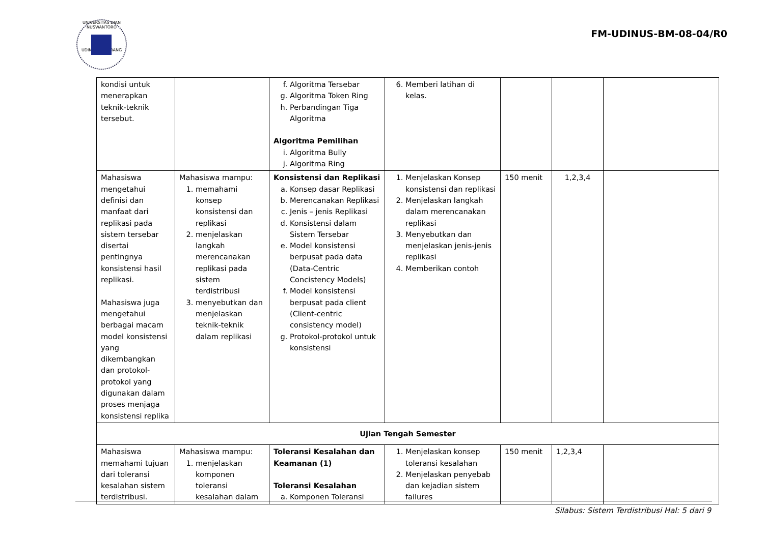UNIVERSITAS DIAN NUSWANTORO
UDINUS SEMARANG
FM-UDINUS-BM-08-04/R0
| kondisi untuk menerapkan teknik-teknik tersebut. | | f. Algoritma Tersebar g. Algoritma Token Ring h. Perbandingan Tiga Algoritma Algoritma Pemilihan i. Algoritma Bully j. Algoritma Ring | 6. Memberi latihan di kelas. | | | |
| Mahasiswa mengetahui definisi dan manfaat dari replikasi pada sistem tersebar disertai pentingnya konsistensi hasil replikasi. Mahasiswa juga mengetahui berbagai macam model konsistensi yang dikembangkan dan protokol-protokol yang digunakan dalam proses menjaga konsistensi replika | Mahasiswa mampu: 1. memahami konsep konsistensi dan replikasi 2. menjelaskan langkah merencanakan replikasi pada sistem terdistribusi 3. menyebutkan dan menjelaskan teknik-teknik dalam replikasi | Konsistensi dan Replikasi a. Konsep dasar Replikasi b. Merencanakan Replikasi c. Jenis – jenis Replikasi d. Konsistensi dalam Sistem Tersebar e. Model konsistensi berpusat pada data (Data-Centric Concistency Models) f. Model konsistensi berpusat pada client (Client-centric consistency model) g. Protokol-protokol untuk konsistensi | 1. Menjelaskan Konsep konsistensi dan replikasi 2. Menjelaskan langkah dalam merencanakan replikasi 3. Menyebutkan dan menjelaskan jenis-jenis replikasi 4. Memberikan contoh | 150 menit | 1,2,3,4 | |
| Ujian Tengah Semester | | | | | | |
| Mahasiswa memahami tujuan dari toleransi kesalahan sistem terdistribusi. | Mahasiswa mampu: 1. menjelaskan komponen toleransi kesalahan dalam | Toleransi Kesalahan dan Keamanan (1) Toleransi Kesalahan a. Komponen Toleransi | 1. Menjelaskan konsep toleransi kesalahan 2. Menjelaskan penyebab dan kejadian sistem failures | 150 menit | 1,2,3,4 | |
Silabus: Sistem Terdistribusi Hal: 5 dari 9